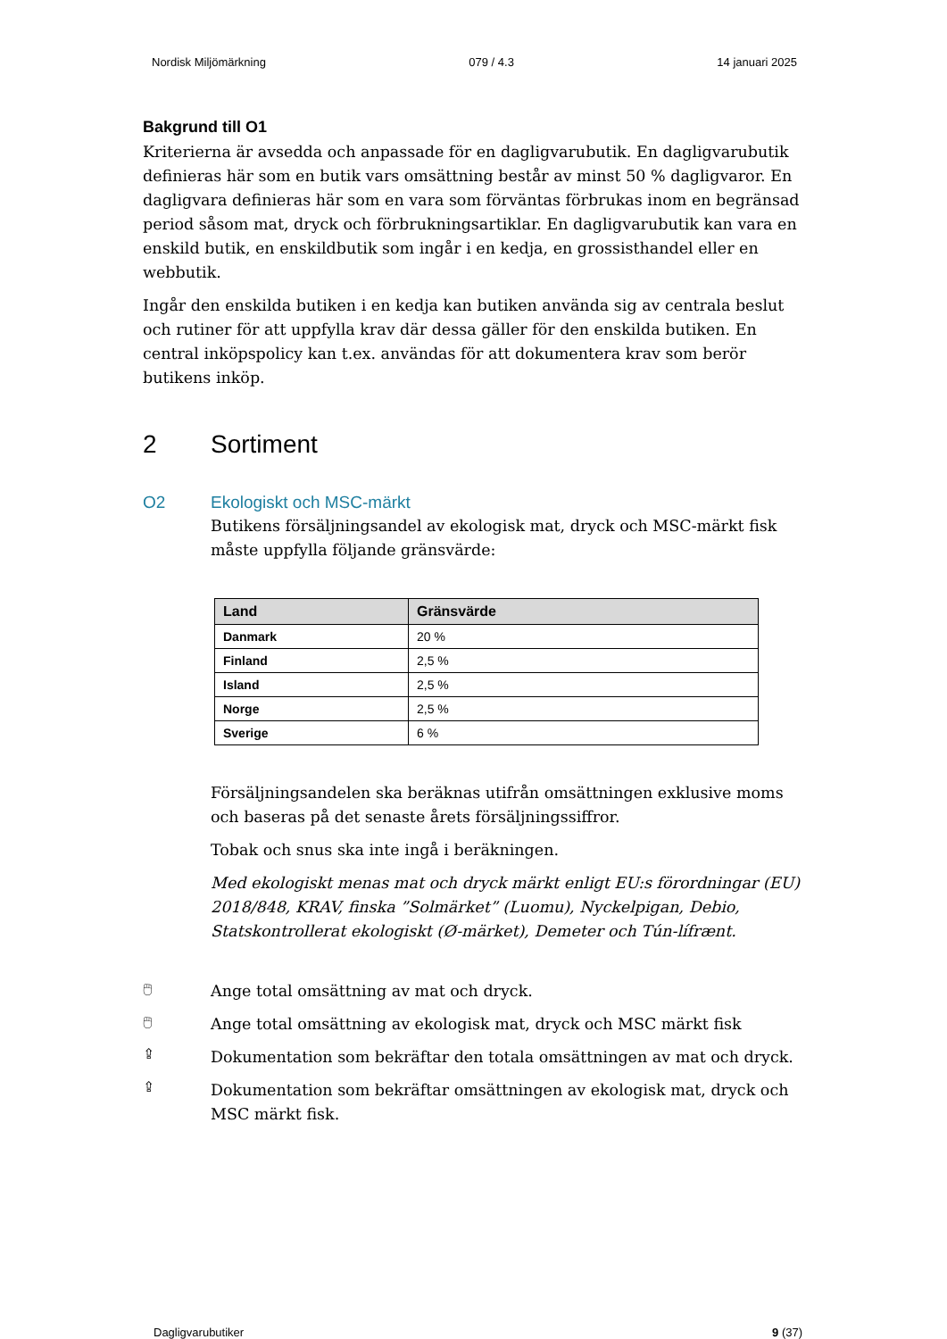Nordisk Miljömärkning 079 / 4.3 14 januari 2025
Bakgrund till O1
Kriterierna är avsedda och anpassade för en dagligvarubutik. En dagligvarubutik definieras här som en butik vars omsättning består av minst 50 % dagligvaror. En dagligvara definieras här som en vara som förväntas förbrukas inom en begränsad period såsom mat, dryck och förbrukningsartiklar. En dagligvarubutik kan vara en enskild butik, en enskildbutik som ingår i en kedja, en grossisthandel eller en webbutik.
Ingår den enskilda butiken i en kedja kan butiken använda sig av centrala beslut och rutiner för att uppfylla krav där dessa gäller för den enskilda butiken. En central inköpspolicy kan t.ex. användas för att dokumentera krav som berör butikens inköp.
2 Sortiment
O2 Ekologiskt och MSC-märkt
Butikens försäljningsandel av ekologisk mat, dryck och MSC-märkt fisk måste uppfylla följande gränsvärde:
| Land | Gränsvärde |
| --- | --- |
| Danmark | 20 % |
| Finland | 2,5 % |
| Island | 2,5 % |
| Norge | 2,5 % |
| Sverige | 6 % |
Försäljningsandelen ska beräknas utifrån omsättningen exklusive moms och baseras på det senaste årets försäljningssiffror.
Tobak och snus ska inte ingå i beräkningen.
Med ekologiskt menas mat och dryck märkt enligt EU:s förordningar (EU) 2018/848, KRAV, finska ”Solmärket” (Luomu), Nyckelpigan, Debio, Statskontrollerat ekologiskt (Ø-märket), Demeter och Tún-lífrænt.
🖱
Ange total omsättning av mat och dryck.
🖱
Ange total omsättning av ekologisk mat, dryck och MSC märkt fisk
⇪
Dokumentation som bekräftar den totala omsättningen av mat och dryck.
⇪
Dokumentation som bekräftar omsättningen av ekologisk mat, dryck och MSC märkt fisk.
Dagligvarubutiker 9 (37)